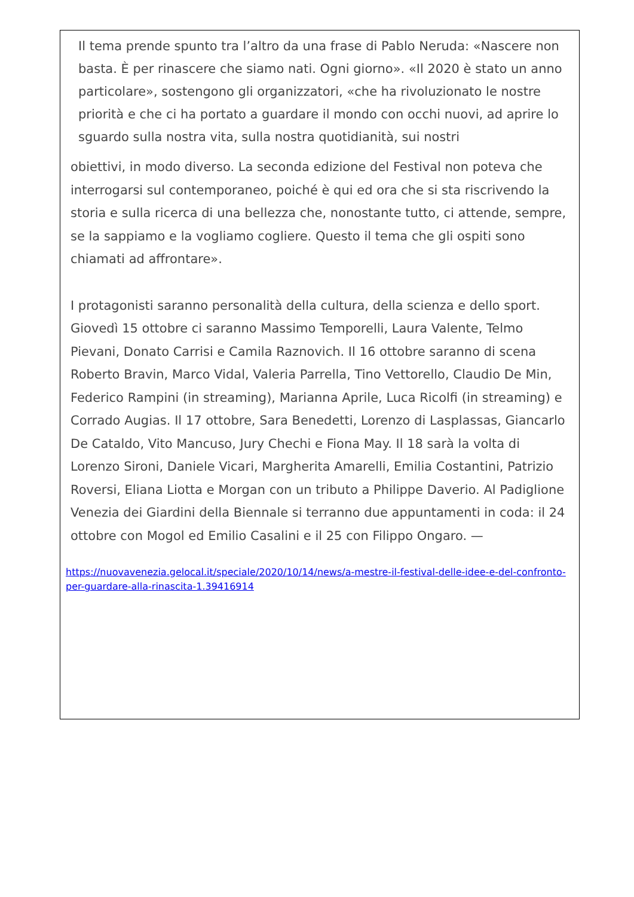Il tema prende spunto tra l’altro da una frase di Pablo Neruda: «Nascere non basta. È per rinascere che siamo nati. Ogni giorno». «Il 2020 è stato un anno particolare», sostengono gli organizzatori, «che ha rivoluzionato le nostre priorità e che ci ha portato a guardare il mondo con occhi nuovi, ad aprire lo sguardo sulla nostra vita, sulla nostra quotidianità, sui nostri
obiettivi, in modo diverso. La seconda edizione del Festival non poteva che interrogarsi sul contemporaneo, poiché è qui ed ora che si sta riscrivendo la storia e sulla ricerca di una bellezza che, nonostante tutto, ci attende, sempre, se la sappiamo e la vogliamo cogliere. Questo il tema che gli ospiti sono chiamati ad affrontare».
I protagonisti saranno personalità della cultura, della scienza e dello sport. Giovedì 15 ottobre ci saranno Massimo Temporelli, Laura Valente, Telmo Pievani, Donato Carrisi e Camila Raznovich. Il 16 ottobre saranno di scena Roberto Bravin, Marco Vidal, Valeria Parrella, Tino Vettorello, Claudio De Min, Federico Rampini (in streaming), Marianna Aprile, Luca Ricolfi (in streaming) e Corrado Augias. Il 17 ottobre, Sara Benedetti, Lorenzo di Lasplassas, Giancarlo De Cataldo, Vito Mancuso, Jury Chechi e Fiona May. Il 18 sarà la volta di Lorenzo Sironi, Daniele Vicari, Margherita Amarelli, Emilia Costantini, Patrizio Roversi, Eliana Liotta e Morgan con un tributo a Philippe Daverio. Al Padiglione Venezia dei Giardini della Biennale si terranno due appuntamenti in coda: il 24 ottobre con Mogol ed Emilio Casalini e il 25 con Filippo Ongaro. —
https://nuovavenezia.gelocal.it/speciale/2020/10/14/news/a-mestre-il-festival-delle-idee-e-del-confronto-per-guardare-alla-rinascita-1.39416914